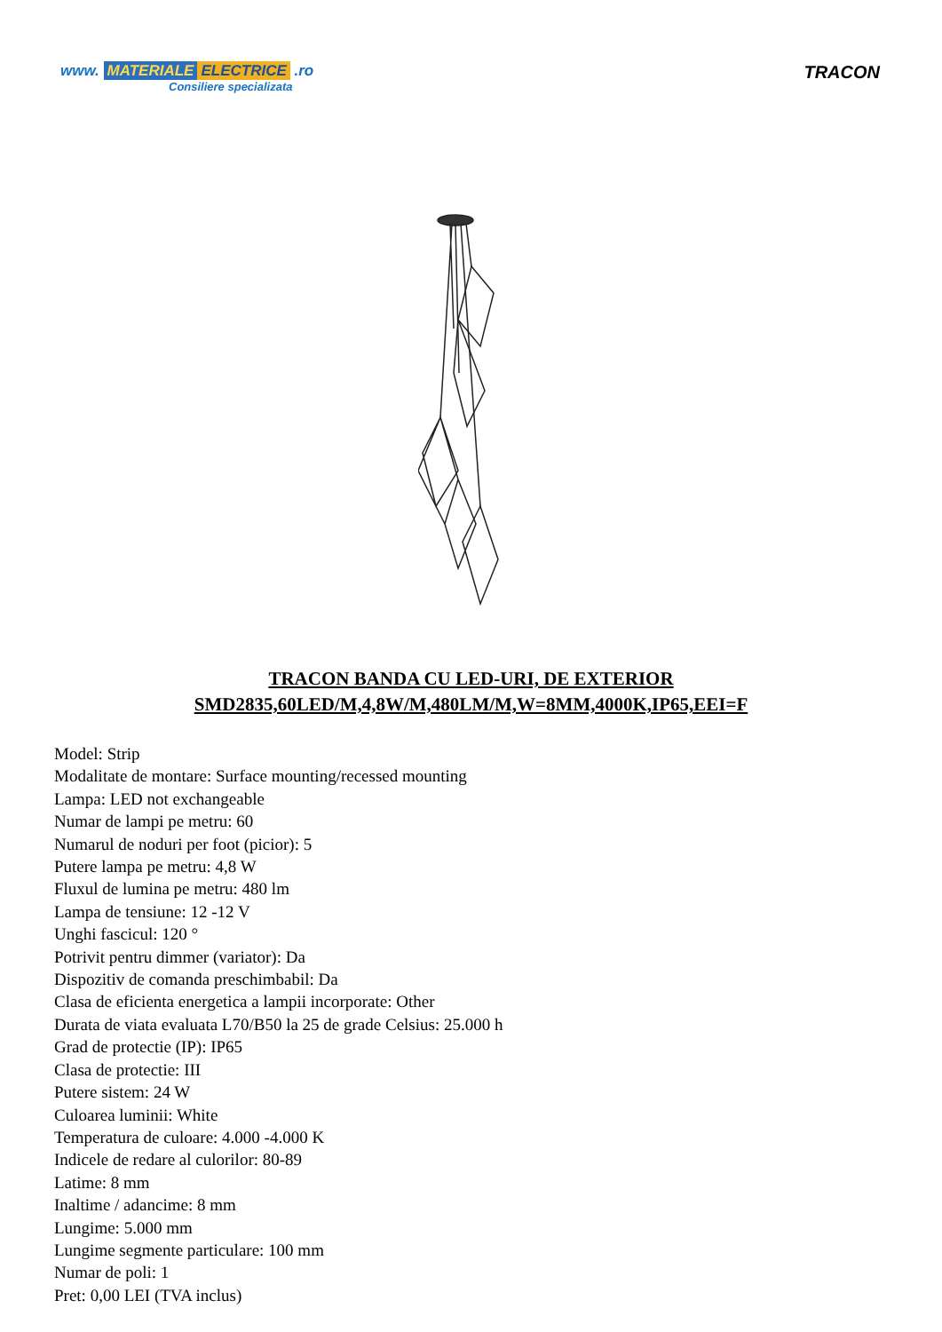www. MATERIALE ELECTRICE .ro
Consiliere specializata
TRACON
TRACON BANDA CU LED-URI, DE EXTERIOR
SMD2835,60LED/M,4,8W/M,480LM/M,W=8MM,4000K,IP65,EEI=F
Model: Strip
Modalitate de montare: Surface mounting/recessed mounting
Lampa: LED not exchangeable
Numar de lampi pe metru: 60
Numarul de noduri per foot (picior): 5
Putere lampa pe metru: 4,8 W
Fluxul de lumina pe metru: 480 lm
Lampa de tensiune: 12 -12 V
Unghi fascicul: 120 °
Potrivit pentru dimmer (variator): Da
Dispozitiv de comanda preschimbabil: Da
Clasa de eficienta energetica a lampii incorporate: Other
Durata de viata evaluata L70/B50 la 25 de grade Celsius: 25.000 h
Grad de protectie (IP): IP65
Clasa de protectie: III
Putere sistem: 24 W
Culoarea luminii: White
Temperatura de culoare: 4.000 -4.000 K
Indicele de redare al culorilor: 80-89
Latime: 8 mm
Inaltime / adancime: 8 mm
Lungime: 5.000 mm
Lungime segmente particulare: 100 mm
Numar de poli: 1
Pret: 0,00 LEI (TVA inclus)